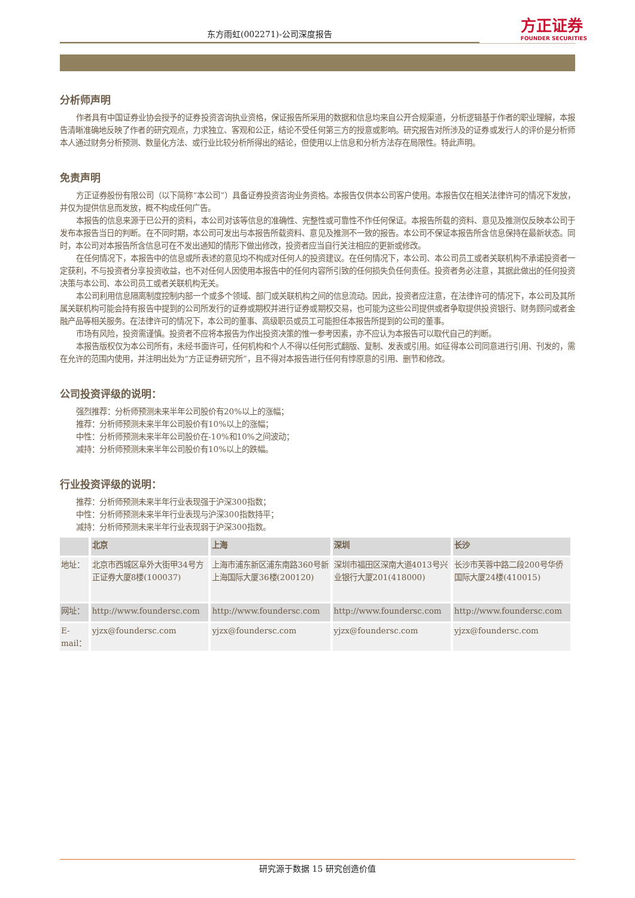东方雨虹(002271)-公司深度报告
方正证券
FOUNDER SECURITIES
分析师声明
作者具有中国证券业协会授予的证券投资咨询执业资格，保证报告所采用的数据和信息均来自公开合规渠道，分析逻辑基于作者的职业理解，本报告清晰准确地反映了作者的研究观点，力求独立、客观和公正，结论不受任何第三方的授意或影响。研究报告对所涉及的证券或发行人的评价是分析师本人通过财务分析预测、数量化方法、或行业比较分析所得出的结论，但使用以上信息和分析方法存在局限性。特此声明。
免责声明
方正证券股份有限公司（以下简称“本公司”）具备证券投资咨询业务资格。本报告仅供本公司客户使用。本报告仅在相关法律许可的情况下发放，并仅为提供信息而发放，概不构成任何广告。
本报告的信息来源于已公开的资料，本公司对该等信息的准确性、完整性或可靠性不作任何保证。本报告所载的资料、意见及推测仅反映本公司于发布本报告当日的判断。在不同时期，本公司可发出与本报告所载资料、意见及推测不一致的报告。本公司不保证本报告所含信息保持在最新状态。同时，本公司对本报告所含信息可在不发出通知的情形下做出修改，投资者应当自行关注相应的更新或修改。
在任何情况下，本报告中的信息或所表述的意见均不构成对任何人的投资建议。在任何情况下，本公司、本公司员工或者关联机构不承诺投资者一定获利，不与投资者分享投资收益，也不对任何人因使用本报告中的任何内容所引致的任何损失负任何责任。投资者务必注意，其据此做出的任何投资决策与本公司、本公司员工或者关联机构无关。
本公司利用信息隔离制度控制内部一个或多个领域、部门或关联机构之间的信息流动。因此，投资者应注意，在法律许可的情况下，本公司及其所属关联机构可能会持有报告中提到的公司所发行的证券或期权并进行证券或期权交易，也可能为这些公司提供或者争取提供投资银行、财务顾问或者金融产品等相关服务。在法律许可的情况下，本公司的董事、高级职员或员工可能担任本报告所提到的公司的董事。
市场有风险，投资需谨慎。投资者不应将本报告为作出投资决策的惟一参考因素，亦不应认为本报告可以取代自己的判断。
本报告版权仅为本公司所有，未经书面许可，任何机构和个人不得以任何形式翻版、复制、发表或引用。如征得本公司同意进行引用、刊发的，需在允许的范围内使用，并注明出处为“方正证券研究所”，且不得对本报告进行任何有悖原意的引用、删节和修改。
公司投资评级的说明：
强烈推荐：分析师预测未来半年公司股价有20%以上的涨幅；
推荐：分析师预测未来半年公司股价有10%以上的涨幅；
中性：分析师预测未来半年公司股价在-10%和10%之间波动；
减持：分析师预测未来半年公司股价有10%以上的跌幅。
行业投资评级的说明：
推荐：分析师预测未来半年行业表现强于沪深300指数；
中性：分析师预测未来半年行业表现与沪深300指数持平；
减持：分析师预测未来半年行业表现弱于沪深300指数。
| | 北京 | 上海 | 深圳 | 长沙 |
| --- | --- | --- | --- | --- |
| 地址： | 北京市西城区阜外大街甲34号方正证券大厦8楼(100037) | 上海市浦东新区浦东南路360号新上海国际大厦36楼(200120) | 深圳市福田区深南大道4013号兴业银行大厦201(418000) | 长沙市芙蓉中路二段200号华侨国际大厦24楼(410015) |
| 网址： | http://www.foundersc.com | http://www.foundersc.com | http://www.foundersc.com | http://www.foundersc.com |
| E-mail： | yjzx@foundersc.com | yjzx@foundersc.com | yjzx@foundersc.com | yjzx@foundersc.com |
研究源于数据 15 研究创造价值